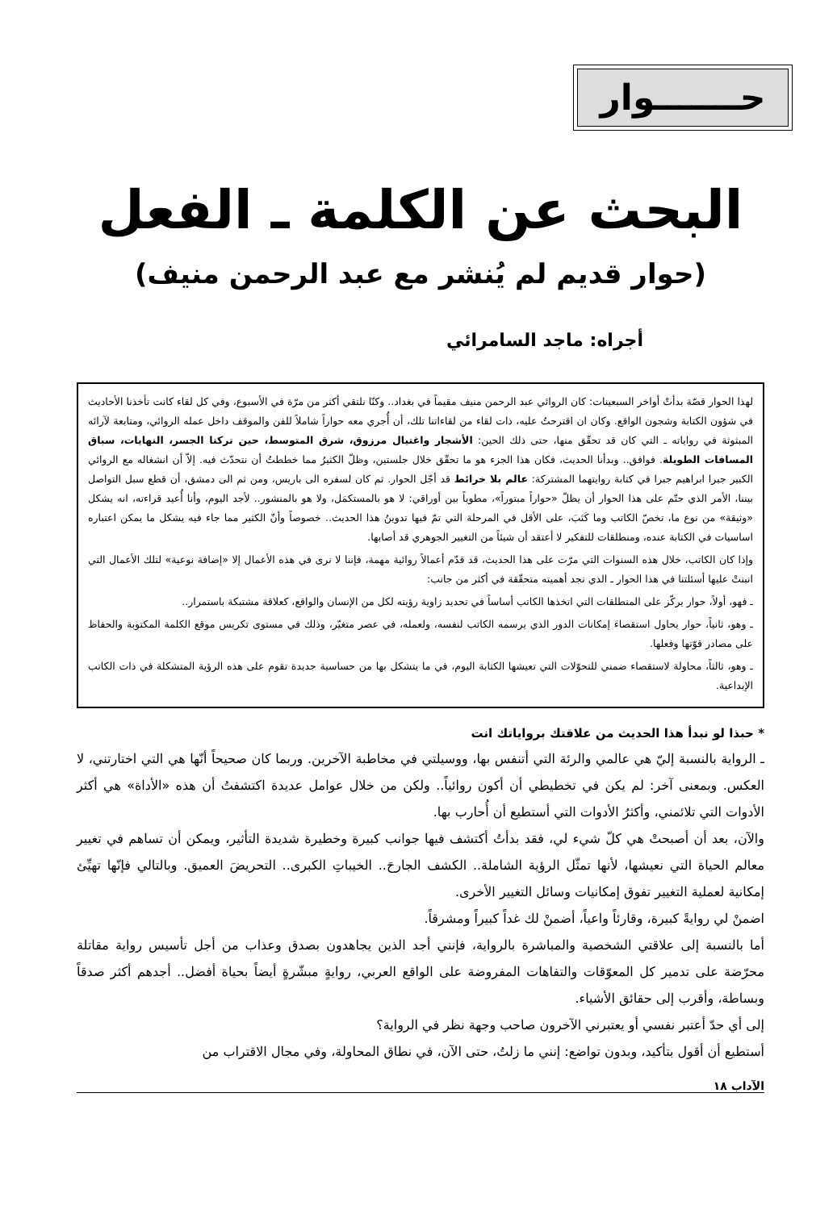حـــــــوار
البحث عن الكلمة ـ الفعل
(حوار قديم لم يُنشر مع عبد الرحمن منيف)
أجراه: ماجد السامرائي
لهذا الحوار قصّة بدأتْ أواخر السبعينات: كان الروائي عبد الرحمن منيف مقيماً في بغداد.. وكنّا نلتقي أكثر من مرّة في الأسبوع، وفي كل لقاء كانت تأخذنا الأحاديث في شؤون الكتابة وشجون الواقع. وكان ان اقترحتُ عليه، ذات لقاء من لقاءاتنا تلك، أن أُجري معه حواراً شاملاً للفن والموقف داخل عمله الروائي، ومتابعة لآرائه المبثوثة في رواياته ـ التي كان قد تحقّق منها، حتى ذلك الحين: الأشجار واغتيال مرزوق، شرق المتوسط، حين تركنا الجسر، النهايات، سباق المسافات الطويلة. فوافق.. وبدأنا الحديث، فكان هذا الجزء هو ما تحقّق خلال جلستين، وظلّ الكثيرُ مما خططتُ أن نتحدّث فيه. إلاّ أن انشغاله مع الروائي الكبير جبرا ابراهيم جبرا في كتابة روايتهما المشتركة: عالم بلا خرائط قد أجّل الحوار. ثم كان لسفره الى باريس، ومن ثم الى دمشق، أن قطع سبل التواصل بيننا، الأمر الذي حتّم على هذا الحوار أن يظلّ «حواراً مبتوراً»، مطوياً بين أوراقي: لا هو بالمستكمَل، ولا هو بالمنشور.. لأجد اليوم، وأنا أُعيد قراءته، انه يشكل «وثيقة» من نوع ما، تخصّ الكاتب وما كَتَبَ، على الأقل في المرحلة التي تمّ فيها تدوينُ هذا الحديث.. خصوصاً وأنّ الكثير مما جاء فيه يشكل ما يمكن اعتباره اساسيات في الكتابة عنده، ومنطلقات للتفكير لا أعتقد أن شيئاً من التغيير الجوهري قد أصابها.
وإذا كان الكاتب، خلال هذه السنوات التي مرّت على هذا الحديث، قد قدّم أعمالاً روائية مهمة، فإننا لا نرى في هذه الأعمال إلا «إضافة نوعية» لتلك الأعمال التي انبنتْ عليها أسئلتنا في هذا الحوار ـ الذي نجد أهميته متحقّقة في أكثر من جانب:
ـ فهو، أولاً، حوار يركّز على المنطلقات التي اتخذها الكاتب أساساً في تحديد زاوية رؤيته لكل من الإنسان والواقع، كعلاقة مشتبكة باستمرار..
ـ وهو، ثانياً، حوار يحاول استقصاءَ إمكانات الدور الذي يرسمه الكاتب لنفسه، ولعمله، في عصر متغيّر، وذلك في مستوى تكريس موقع الكلمة المكتوبة والحفاظ على مصادر قوّتها وفعلها.
ـ وهو، ثالثاً، محاولة لاستقصاء ضمني للتحوّلات التي تعيشها الكتابة اليوم، في ما يتشكل بها من حساسية جديدة تقوم على هذه الرؤية المتشكلة في ذات الكاتب الإبداعية.
* حبذا لو نبدأ هذا الحديث من علاقتك برواياتك انت
ـ الرواية بالنسبة إليّ هي عالمي والرئة التي أتنفس بها، ووسيلتي في مخاطبة الآخرين. وربما كان صحيحاً أنّها هي التي اختارتني، لا العكس. وبمعنى آخر: لم يكن في تخطيطي أن أكون روائياً.. ولكن من خلال عوامل عديدة اكتشفتُ أن هذه «الأداة» هي أكثر الأدوات التي تلائمني، وأكثرُ الأدوات التي أستطيع أن أُحارب بها.
والآن، بعد أن أصبحتْ هي كلّ شيء لي، فقد بدأتُ أكتشف فيها جوانب كبيرة وخطيرة شديدة التأثير، ويمكن أن تساهم في تغيير معالم الحياة التي نعيشها، لأنها تمثّل الرؤية الشاملة.. الكشف الجارحَ.. الخيباتِ الكبرى.. التحريضَ العميق. وبالتالي فإنّها تهيِّئ إمكانية لعملية التغيير تفوق إمكانيات وسائل التغيير الأخرى.
اضمنْ لي روايةً كبيرة، وقارئاً واعياً، أضمنْ لك غداً كبيراً ومشرقاً.
أما بالنسبة إلى علاقتي الشخصية والمباشرة بالرواية، فإنني أجد الذين يجاهدون بصدق وعذاب من أجل تأسيس رواية مقاتلة محرّضة على تدمير كل المعوّقات والتفاهات المفروضة على الواقع العربي، روايةٍ مبشّرةٍ أيضاً بحياة أفضل.. أجدهم أكثر صدقاً وبساطة، وأقرب إلى حقائق الأشياء.
إلى أي حدّ أعتبر نفسي أو يعتبرني الآخرون صاحب وجهة نظر في الرواية؟
أستطيع أن أقول بتأكيد، وبدون تواضع: إنني ما زلتُ، حتى الآن، في نطاق المحاولة، وفي مجال الاقتراب من
الآداب ١٨